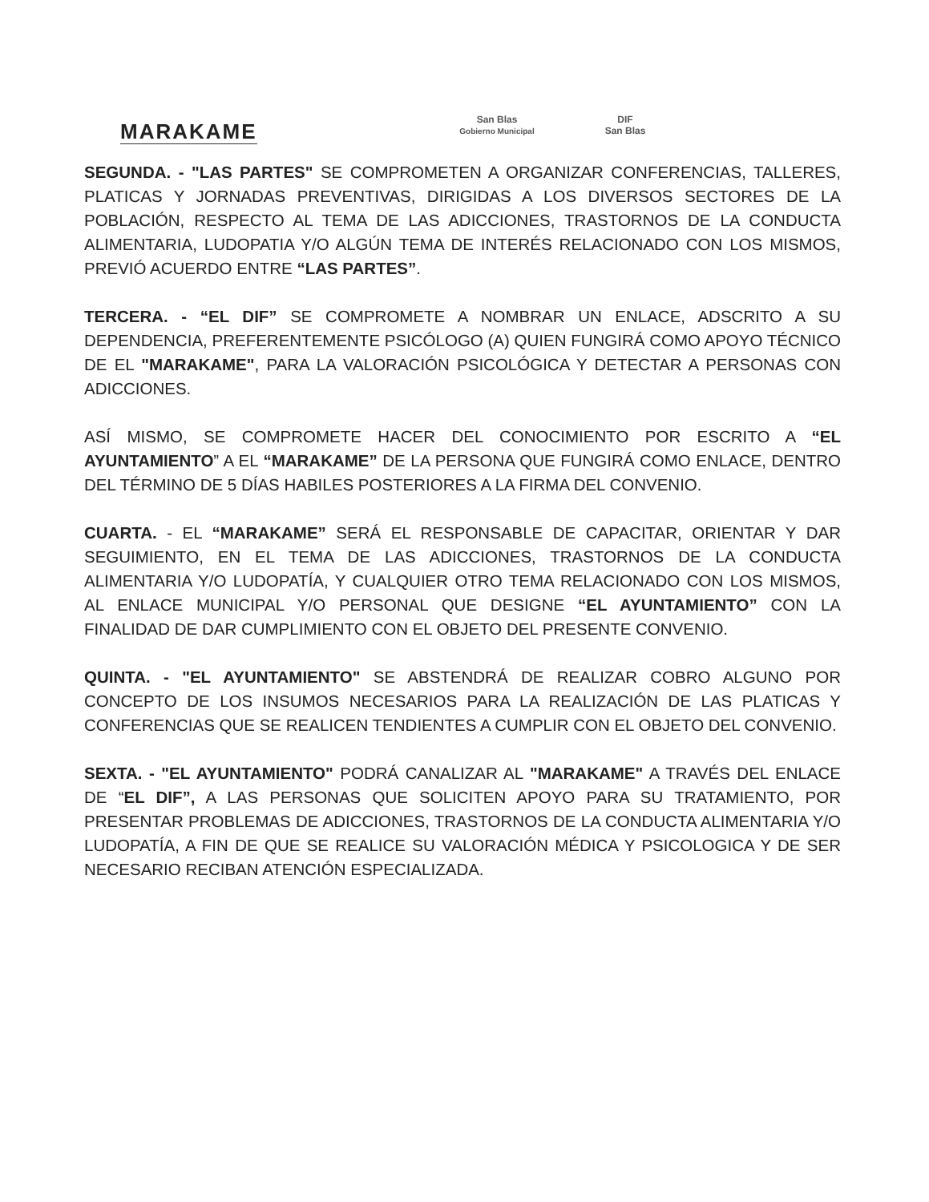MARAKAME
San Blas
Gobierno Municipal
DIF
San Blas
SEGUNDA. - "LAS PARTES" SE COMPROMETEN A ORGANIZAR CONFERENCIAS, TALLERES, PLATICAS Y JORNADAS PREVENTIVAS, DIRIGIDAS A LOS DIVERSOS SECTORES DE LA POBLACIÓN, RESPECTO AL TEMA DE LAS ADICCIONES, TRASTORNOS DE LA CONDUCTA ALIMENTARIA, LUDOPATIA Y/O ALGÚN TEMA DE INTERÉS RELACIONADO CON LOS MISMOS, PREVIÓ ACUERDO ENTRE “LAS PARTES”.
TERCERA. - “EL DIF” SE COMPROMETE A NOMBRAR UN ENLACE, ADSCRITO A SU DEPENDENCIA, PREFERENTEMENTE PSICÓLOGO (A) QUIEN FUNGIRÁ COMO APOYO TÉCNICO DE EL "MARAKAME", PARA LA VALORACIÓN PSICOLÓGICA Y DETECTAR A PERSONAS CON ADICCIONES.
ASÍ MISMO, SE COMPROMETE HACER DEL CONOCIMIENTO POR ESCRITO A “EL AYUNTAMIENTO” A EL “MARAKAME” DE LA PERSONA QUE FUNGIRÁ COMO ENLACE, DENTRO DEL TÉRMINO DE 5 DÍAS HABILES POSTERIORES A LA FIRMA DEL CONVENIO.
CUARTA. - EL “MARAKAME” SERÁ EL RESPONSABLE DE CAPACITAR, ORIENTAR Y DAR SEGUIMIENTO, EN EL TEMA DE LAS ADICCIONES, TRASTORNOS DE LA CONDUCTA ALIMENTARIA Y/O LUDOPATÍA, Y CUALQUIER OTRO TEMA RELACIONADO CON LOS MISMOS, AL ENLACE MUNICIPAL Y/O PERSONAL QUE DESIGNE “EL AYUNTAMIENTO” CON LA FINALIDAD DE DAR CUMPLIMIENTO CON EL OBJETO DEL PRESENTE CONVENIO.
QUINTA. - "EL AYUNTAMIENTO" SE ABSTENDRÁ DE REALIZAR COBRO ALGUNO POR CONCEPTO DE LOS INSUMOS NECESARIOS PARA LA REALIZACIÓN DE LAS PLATICAS Y CONFERENCIAS QUE SE REALICEN TENDIENTES A CUMPLIR CON EL OBJETO DEL CONVENIO.
SEXTA. - "EL AYUNTAMIENTO" PODRÁ CANALIZAR AL "MARAKAME" A TRAVÉS DEL ENLACE DE “EL DIF”, A LAS PERSONAS QUE SOLICITEN APOYO PARA SU TRATAMIENTO, POR PRESENTAR PROBLEMAS DE ADICCIONES, TRASTORNOS DE LA CONDUCTA ALIMENTARIA Y/O LUDOPATÍA, A FIN DE QUE SE REALICE SU VALORACIÓN MÉDICA Y PSICOLOGICA Y DE SER NECESARIO RECIBAN ATENCIÓN ESPECIALIZADA.